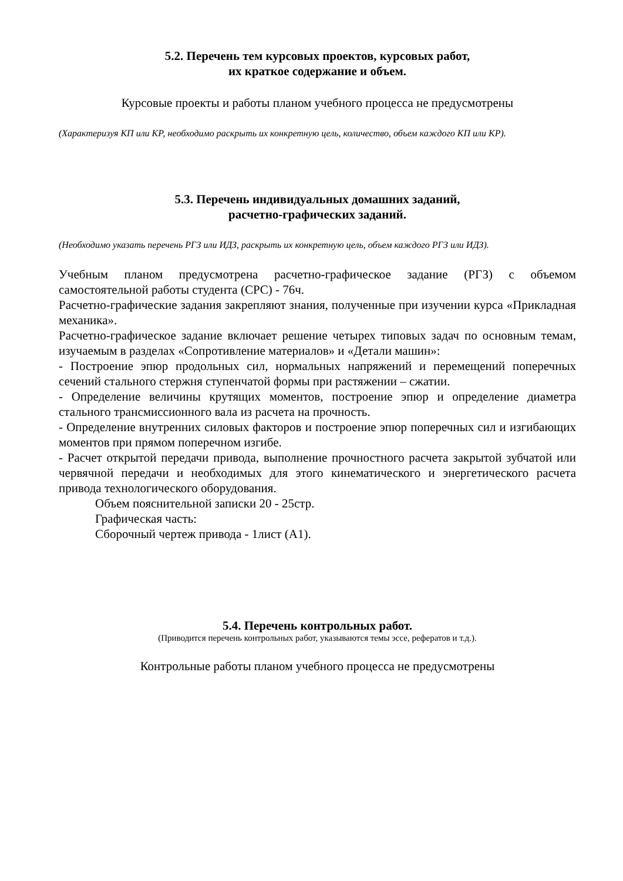5.2. Перечень тем курсовых проектов, курсовых работ,
их краткое содержание и объем.
Курсовые проекты и работы планом учебного процесса не предусмотрены
(Характеризуя КП или КР, необходимо раскрыть их конкретную цель, количество, объем каждого КП или КР).
5.3. Перечень индивидуальных домашних заданий,
расчетно-графических заданий.
(Необходимо указать перечень РГЗ или ИДЗ, раскрыть их конкретную цель, объем каждого РГЗ или ИДЗ).
Учебным планом предусмотрена расчетно-графическое задание (РГЗ) с объемом самостоятельной работы студента (СРС) - 76ч.
Расчетно-графические задания закрепляют знания, полученные при изучении курса «Прикладная механика».
Расчетно-графическое задание включает решение четырех типовых задач по основным темам, изучаемым в разделах «Сопротивление материалов» и «Детали машин»:
- Построение эпюр продольных сил, нормальных напряжений и перемещений поперечных сечений стального стержня ступенчатой формы при растяжении – сжатии.
- Определение величины крутящих моментов, построение эпюр и определение диаметра стального трансмиссионного вала из расчета на прочность.
- Определение внутренних силовых факторов и построение эпюр поперечных сил и изгибающих моментов при прямом поперечном изгибе.
- Расчет открытой передачи привода, выполнение прочностного расчета закрытой зубчатой или червячной передачи и необходимых для этого кинематического и энергетического расчета привода технологического оборудования.
Объем пояснительной записки 20 - 25стр.
Графическая часть:
Сборочный чертеж привода - 1лист (А1).
5.4. Перечень контрольных работ.
(Приводится перечень контрольных работ, указываются темы эссе, рефератов и т.д.).
Контрольные работы планом учебного процесса не предусмотрены